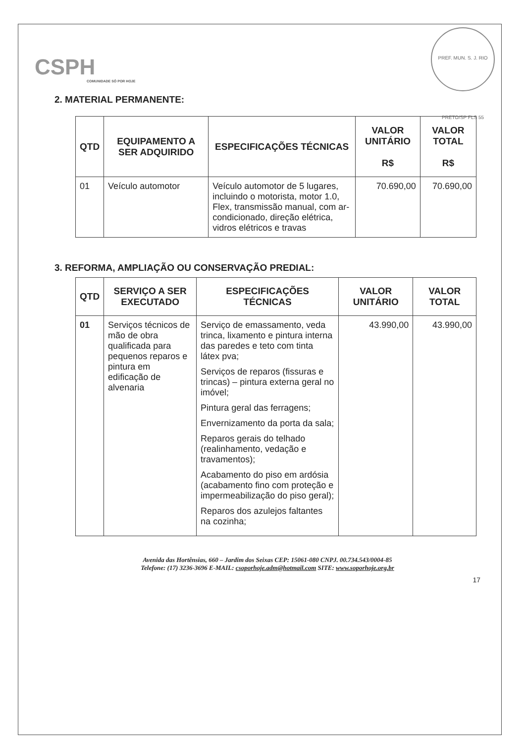CSPH
COMUNIDADE SÓ POR HOJE
PREF. MUN. S. J. RIO PRETO/SP FLS 55
2. MATERIAL PERMANENTE:
| QTD | EQUIPAMENTO A SER ADQUIRIDO | ESPECIFICAÇÕES TÉCNICAS | VALOR UNITÁRIO R$ | VALOR TOTAL R$ |
| --- | --- | --- | --- | --- |
| 01 | Veículo automotor | Veículo automotor de 5 lugares, incluindo o motorista, motor 1.0, Flex, transmissão manual, com ar-condicionado, direção elétrica, vidros elétricos e travas | 70.690,00 | 70.690,00 |
3. REFORMA, AMPLIAÇÃO OU CONSERVAÇÃO PREDIAL:
| QTD | SERVIÇO A SER EXECUTADO | ESPECIFICAÇÕES TÉCNICAS | VALOR UNITÁRIO | VALOR TOTAL |
| --- | --- | --- | --- | --- |
| 01 | Serviços técnicos de mão de obra qualificada para pequenos reparos e pintura em edificação de alvenaria | Serviço de emassamento, veda trinca, lixamento e pintura interna das paredes e teto com tinta látex pva; Serviços de reparos (fissuras e trincas) – pintura externa geral no imóvel; Pintura geral das ferragens; Envernizamento da porta da sala; Reparos gerais do telhado (realinhamento, vedação e travamentos); Acabamento do piso em ardósia (acabamento fino com proteção e impermeabilização do piso geral); Reparos dos azulejos faltantes na cozinha; | 43.990,00 | 43.990,00 |
Avenida das Hortênsias, 660 – Jardim dos Seixas CEP: 15061-080 CNPJ. 00.734.543/0004-85
Telefone: (17) 3236-3696 E-MAIL: csoporhoje.adm@hotmail.com SITE: www.soporhoje.org.br
17